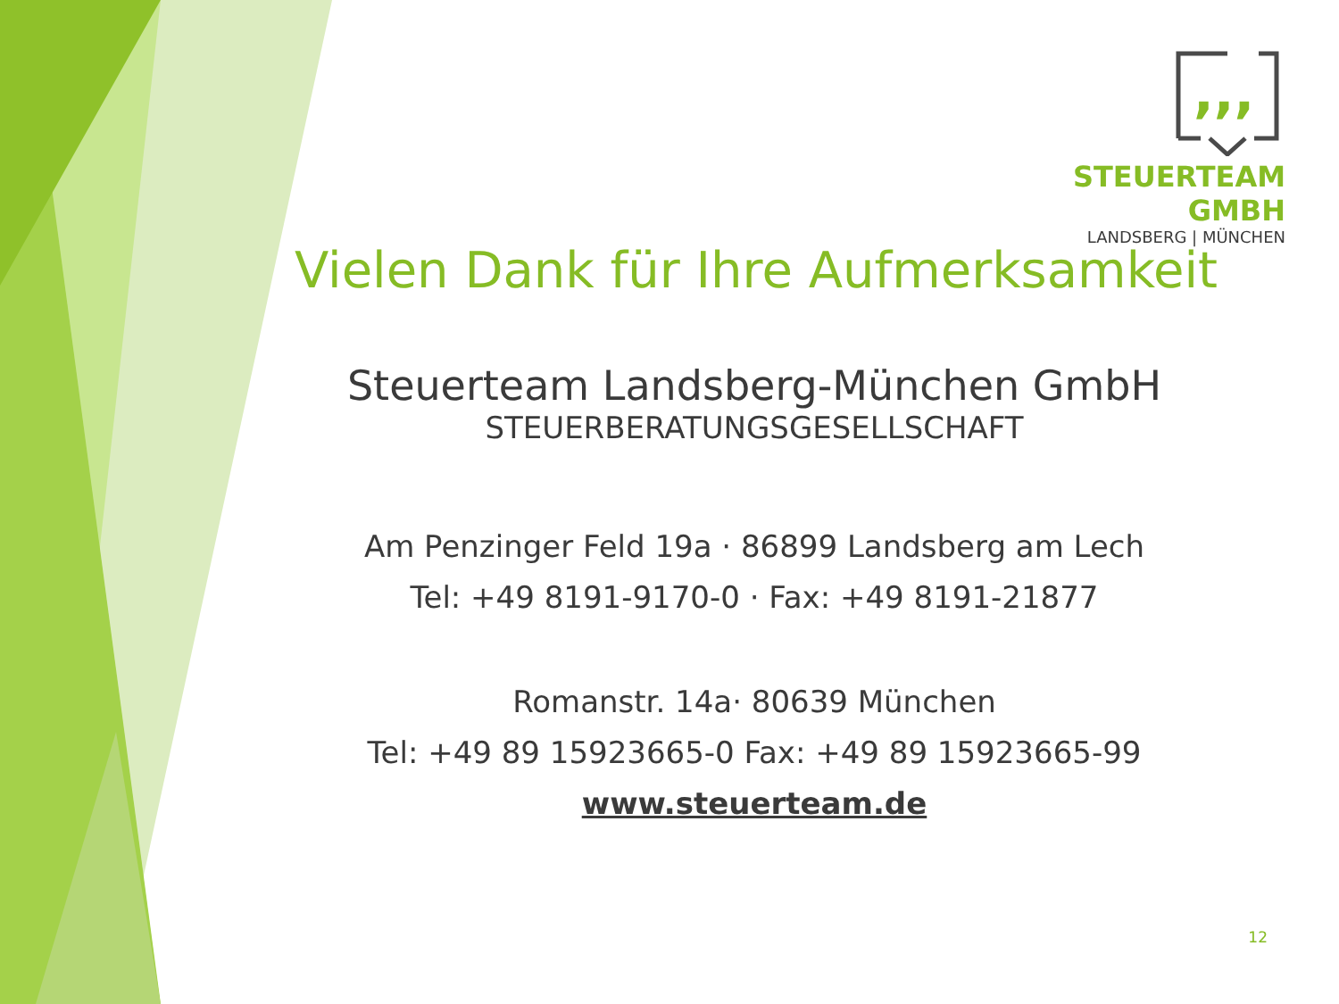,,,
STEUERTEAM GMBH
LANDSBERG | MÜNCHEN
Vielen Dank für Ihre Aufmerksamkeit
Steuerteam Landsberg-München GmbH
STEUERBERATUNGSGESELLSCHAFT
Am Penzinger Feld 19a · 86899 Landsberg am Lech
Tel: +49 8191-9170-0 · Fax: +49 8191-21877
Romanstr. 14a· 80639 München
Tel: +49 89 15923665-0 Fax: +49 89 15923665-99
www.steuerteam.de
12